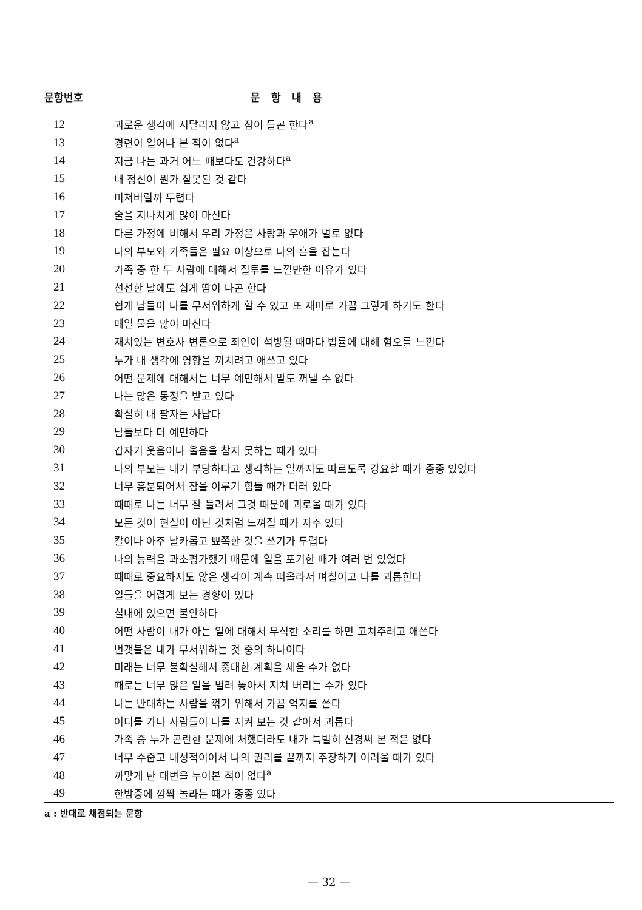| 문항번호 | 문항내용 |
| --- | --- |
| 12 | 괴로운 생각에 시달리지 않고 잠이 들곤 한다<sup>a</sup> |
| 13 | 경련이 일어나 본 적이 없다<sup>a</sup> |
| 14 | 지금 나는 과거 어느 때보다도 건강하다<sup>a</sup> |
| 15 | 내 정신이 뭔가 잘못된 것 같다 |
| 16 | 미쳐버릴까 두렵다 |
| 17 | 술을 지나치게 많이 마신다 |
| 18 | 다른 가정에 비해서 우리 가정은 사랑과 우애가 별로 없다 |
| 19 | 나의 부모와 가족들은 필요 이상으로 나의 흠을 잡는다 |
| 20 | 가족 중 한 두 사람에 대해서 질투를 느낄만한 이유가 있다 |
| 21 | 선선한 날에도 쉽게 땀이 나곤 한다 |
| 22 | 쉽게 남들이 나를 무서워하게 할 수 있고 또 재미로 가끔 그렇게 하기도 한다 |
| 23 | 매일 물을 많이 마신다 |
| 24 | 재치있는 변호사 변론으로 죄인이 석방될 때마다 법률에 대해 혐오를 느낀다 |
| 25 | 누가 내 생각에 영향을 끼치려고 애쓰고 있다 |
| 26 | 어떤 문제에 대해서는 너무 예민해서 말도 꺼낼 수 없다 |
| 27 | 나는 많은 동정을 받고 있다 |
| 28 | 확실히 내 팔자는 사납다 |
| 29 | 남들보다 더 예민하다 |
| 30 | 갑자기 웃음이나 울음을 참지 못하는 때가 있다 |
| 31 | 나의 부모는 내가 부당하다고 생각하는 일까지도 따르도록 강요할 때가 종종 있었다 |
| 32 | 너무 흥분되어서 잠을 이루기 힘들 때가 더러 있다 |
| 33 | 때때로 나는 너무 잘 들려서 그것 때문에 괴로울 때가 있다 |
| 34 | 모든 것이 현실이 아닌 것처럼 느껴질 때가 자주 있다 |
| 35 | 칼이나 아주 날카롭고 뾰쪽한 것을 쓰기가 두렵다 |
| 36 | 나의 능력을 과소평가했기 때문에 일을 포기한 때가 여러 번 있었다 |
| 37 | 때때로 중요하지도 않은 생각이 계속 떠올라서 며칠이고 나를 괴롭힌다 |
| 38 | 일들을 어렵게 보는 경향이 있다 |
| 39 | 실내에 있으면 불안하다 |
| 40 | 어떤 사람이 내가 아는 일에 대해서 무식한 소리를 하면 고쳐주려고 애쓴다 |
| 41 | 번갯불은 내가 무서워하는 것 중의 하나이다 |
| 42 | 미래는 너무 불확실해서 중대한 계획을 세울 수가 없다 |
| 43 | 때로는 너무 많은 일을 벌려 놓아서 지쳐 버리는 수가 있다 |
| 44 | 나는 반대하는 사람을 꺾기 위해서 가끔 억지를 쓴다 |
| 45 | 어디를 가나 사람들이 나를 지켜 보는 것 같아서 괴롭다 |
| 46 | 가족 중 누가 곤란한 문제에 처했더라도 내가 특별히 신경써 본 적은 없다 |
| 47 | 너무 수줍고 내성적이어서 나의 권리를 끝까지 주장하기 어려울 때가 있다 |
| 48 | 까맣게 탄 대변을 누어본 적이 없다<sup>a</sup> |
| 49 | 한밤중에 깜짝 놀라는 때가 종종 있다 |
| a : 반대로 채점되는 문항 | |
— 32 —